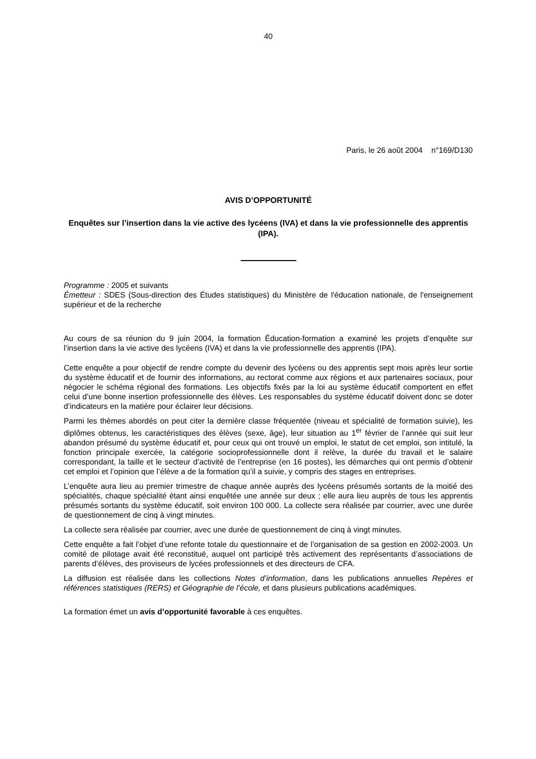40
Paris, le 26 août 2004 n°169/D130
AVIS D’OPPORTUNITÉ
Enquêtes sur l’insertion dans la vie active des lycéens (IVA) et dans la vie professionnelle des apprentis (IPA).
Programme : 2005 et suivants
Émetteur : SDES (Sous-direction des Études statistiques) du Ministère de l'éducation nationale, de l'enseignement supérieur et de la recherche
Au cours de sa réunion du 9 juin 2004, la formation Éducation-formation a examiné les projets d’enquête sur l’insertion dans la vie active des lycéens (IVA) et dans la vie professionnelle des apprentis (IPA).
Cette enquête a pour objectif de rendre compte du devenir des lycéens ou des apprentis sept mois après leur sortie du système éducatif et de fournir des informations, au rectorat comme aux régions et aux partenaires sociaux, pour négocier le schéma régional des formations. Les objectifs fixés par la loi au système éducatif comportent en effet celui d’une bonne insertion professionnelle des élèves. Les responsables du système éducatif doivent donc se doter d’indicateurs en la matière pour éclairer leur décisions.
Parmi les thèmes abordés on peut citer la dernière classe fréquentée (niveau et spécialité de formation suivie), les diplômes obtenus, les caractéristiques des élèves (sexe, âge), leur situation au 1<sup>er</sup> février de l’année qui suit leur abandon présumé du système éducatif et, pour ceux qui ont trouvé un emploi, le statut de cet emploi, son intitulé, la fonction principale exercée, la catégorie socioprofessionnelle dont il relève, la durée du travail et le salaire correspondant, la taille et le secteur d’activité de l’entreprise (en 16 postes), les démarches qui ont permis d’obtenir cet emploi et l’opinion que l’élève a de la formation qu’il a suivie, y compris des stages en entreprises.
L’enquête aura lieu au premier trimestre de chaque année auprès des lycéens présumés sortants de la moitié des spécialités, chaque spécialité étant ainsi enquêtée une année sur deux ; elle aura lieu auprès de tous les apprentis présumés sortants du système éducatif, soit environ 100 000. La collecte sera réalisée par courrier, avec une durée de questionnement de cinq à vingt minutes.
La collecte sera réalisée par courrier, avec une durée de questionnement de cinq à vingt minutes.
Cette enquête a fait l’objet d’une refonte totale du questionnaire et de l’organisation de sa gestion en 2002-2003. Un comité de pilotage avait été reconstitué, auquel ont participé très activement des représentants d’associations de parents d’élèves, des proviseurs de lycées professionnels et des directeurs de CFA.
La diffusion est réalisée dans les collections Notes d’information, dans les publications annuelles Repères et références statistiques (RERS) et Géographie de l’école, et dans plusieurs publications académiques.
La formation émet un avis d’opportunité favorable à ces enquêtes.